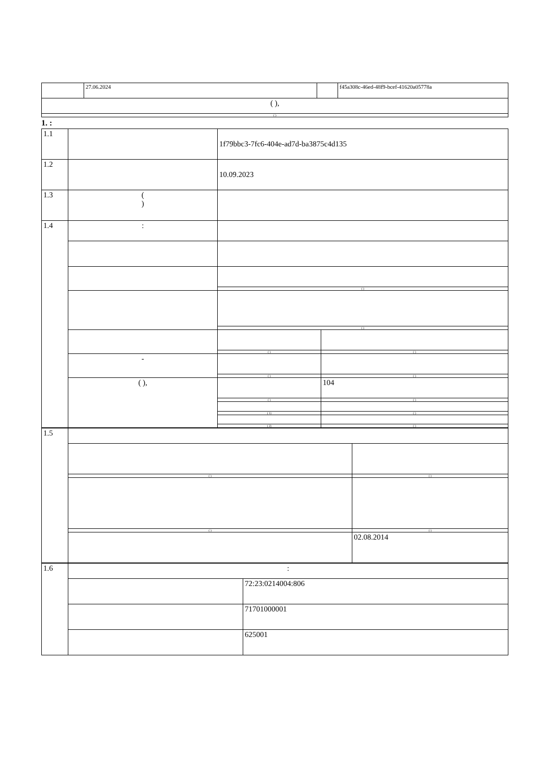| | 27.06.2024 | | f45a308c-46ed-48f9-bcef-41620a05778a |
| ( ), | | | |
| ( ) | | | |
1. :
| 1.1 | | 1f79bbc3-7fc6-404e-ad7d-ba3875c4d135 | |
| 1.2 | | 10.09.2023 | |
| 1.3 | ( ) | | |
| 1.4 | : | | |
| | | ( ) | |
| | | ( ) | |
| | | ( ) | ( ) |
| | - | | |
| | | ( ) | ( ) |
| | ( ), | | 104 |
| | | ( ) | ( ) |
| | | / ( 1) / / ( 2) / | / ( ) / / ( ) / |
| 1.5 | | |
| | ( ) | ( ) |
| | ( ) | ( ) |
| | | 02.08.2014 |
| 1.6 | : | |
| | | 72:23:0214004:806 |
| | | 71701000001 |
| | | 625001 |